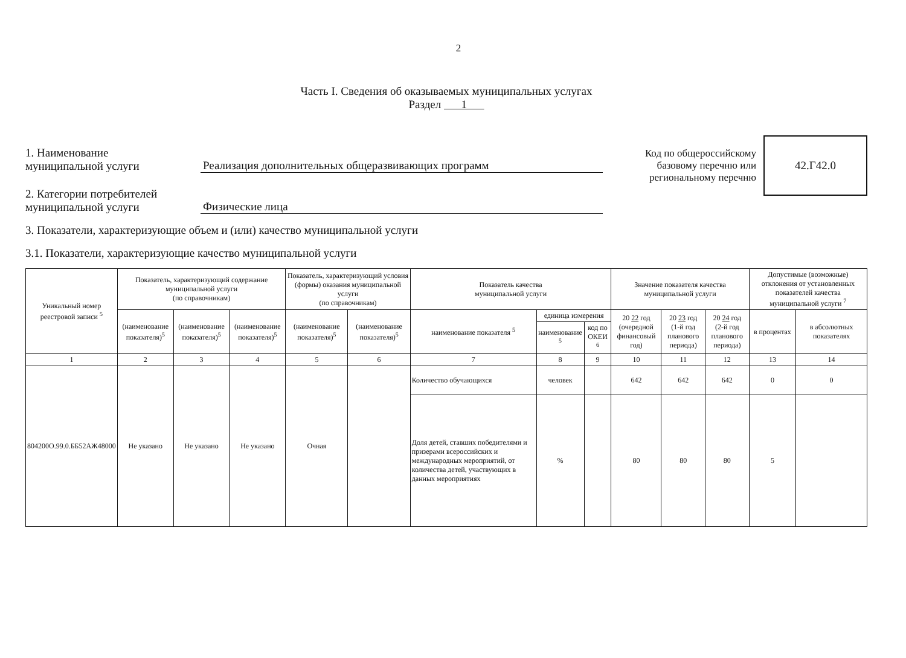2
Часть I. Сведения об оказываемых муниципальных услугах
Раздел 1
Код по общероссийскому
базовому перечню или
региональному перечню
42.Г42.0
1. Наименование
муниципальной услуги
Реализация дополнительных общеразвивающих программ
2. Категории потребителей
муниципальной услуги
Физические лица
3. Показатели, характеризующие объем и (или) качество муниципальной услуги
3.1. Показатели, характеризующие качество муниципальной услуги
| Уникальный номер реестровой записи <sup>5</sup> | Показатель, характеризующий содержание муниципальной услуги (по справочникам) | | | Показатель, характеризующий условия (формы) оказания муниципальной услуги (по справочникам) | | Показатель качества муниципальной услуги | | | Значение показателя качества муниципальной услуги | | | Допустимые (возможные) отклонения от установленных показателей качества муниципальной услуги <sup>7</sup> | |
| --- | --- | --- | --- | --- | --- | --- | --- | --- | --- | --- | --- | --- | --- |
| | (наименование показателя)<sup>5</sup> | (наименование показателя)<sup>5</sup> | (наименование показателя)<sup>5</sup> | (наименование показателя)<sup>5</sup> | (наименование показателя)<sup>5</sup> | наименование показателя <sup>5</sup> | единица измерения | | 20 22 год (очередной финансовый год) | 20 23 год (1-й год планового периода) | 20 24 год (2-й год планового периода) | в процентах | в абсолютных показателях |
| | | | | | | | наименование <sup>5</sup> | код по ОКЕИ <sup>6</sup> | | | | | |
| 1 | 2 | 3 | 4 | 5 | 6 | 7 | 8 | 9 | 10 | 11 | 12 | 13 | 14 |
| 804200О.99.0.ББ52АЖ48000 | Не указано | Не указано | Не указано | Очная | | Количество обучающихся | человек | | 642 | 642 | 642 | 0 | 0 |
| | | | | | | Доля детей, ставших победителями и призерами всероссийских и международных мероприятий, от количества детей, участвующих в данных мероприятиях | % | | 80 | 80 | 80 | 5 | |